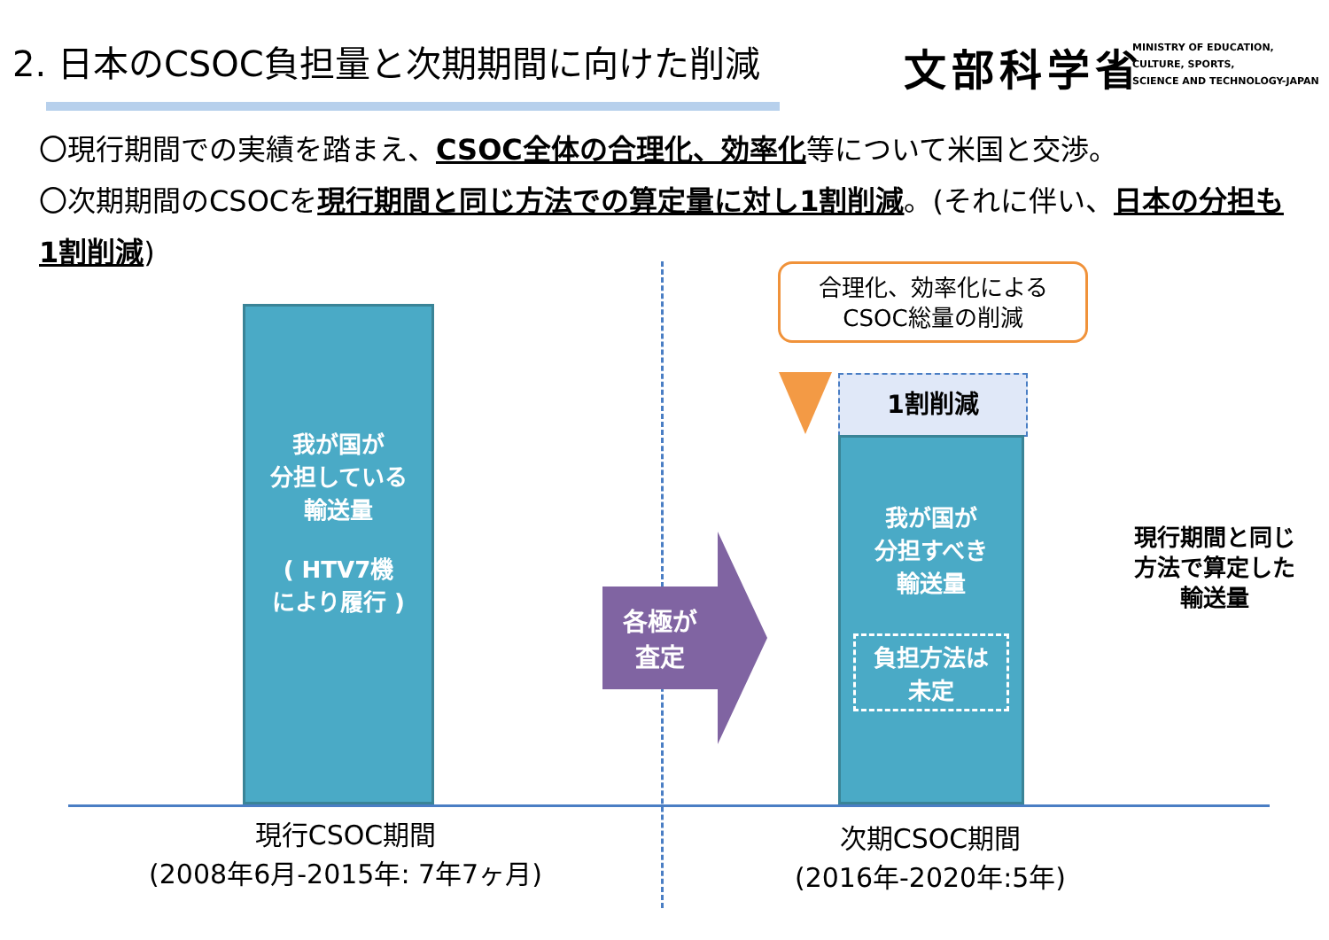2. 日本のCSOC負担量と次期期間に向けた削減
文部科学省
MINISTRY OF EDUCATION,
CULTURE, SPORTS,
SCIENCE AND TECHNOLOGY-JAPAN
〇現行期間での実績を踏まえ、CSOC全体の合理化、効率化等について米国と交渉。
〇次期期間のCSOCを現行期間と同じ方法での算定量に対し1割削減。(それに伴い、日本の分担も1割削減)
我が国が
分担している
輸送量
( HTV7機
により履行 )
合理化、効率化による
CSOC総量の削減
1割削減
我が国が
分担すべき
輸送量
負担方法は
未定
各極が
査定
現行期間と同じ
方法で算定した
輸送量
現行CSOC期間
(2008年6月-2015年: 7年7ヶ月)
次期CSOC期間
(2016年-2020年:5年)